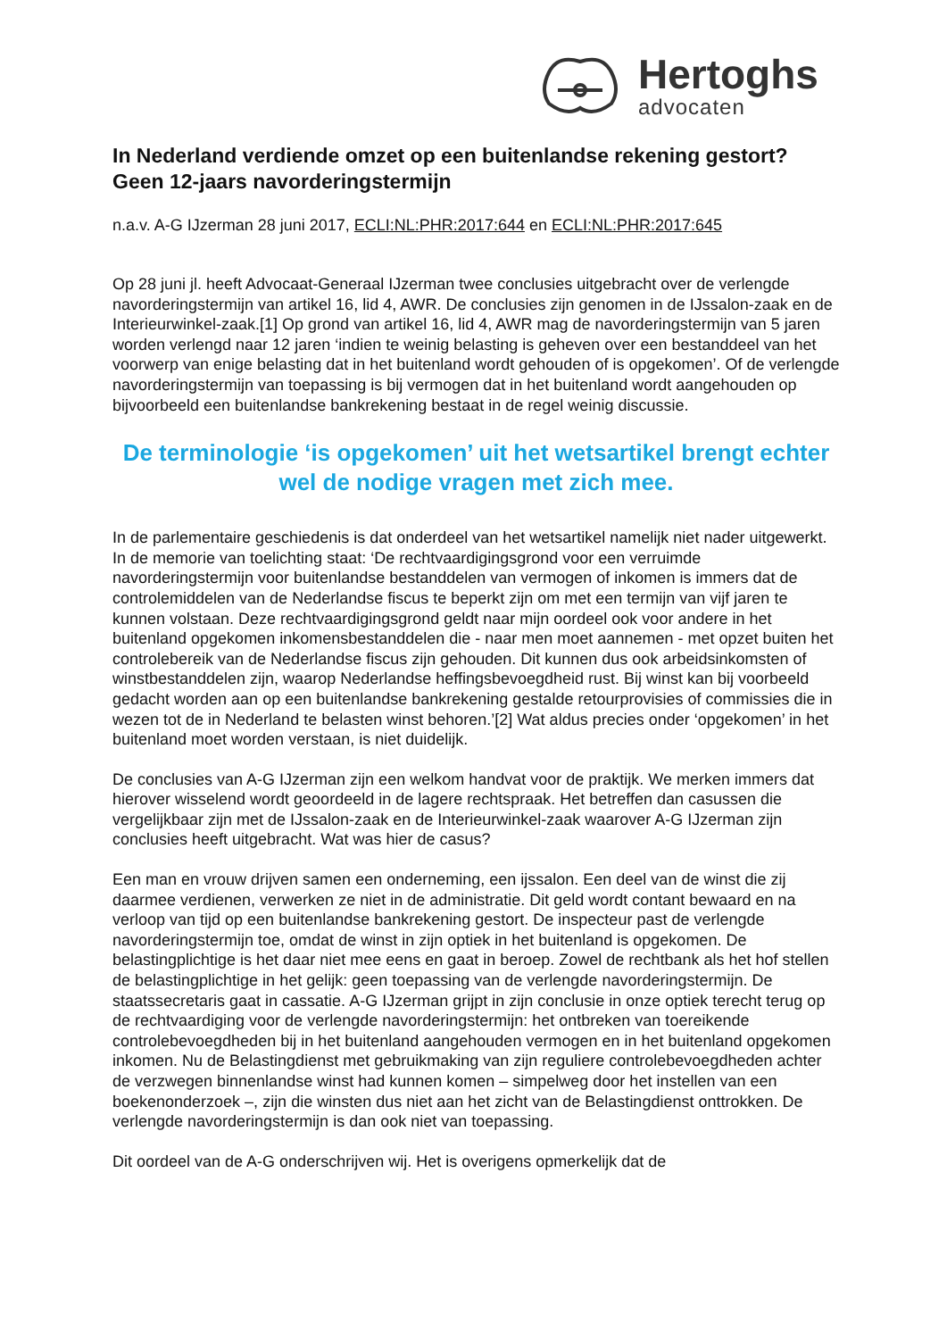Hertoghs
advocaten
In Nederland verdiende omzet op een buitenlandse rekening gestort? Geen 12-jaars navorderingstermijn
n.a.v. A-G IJzerman 28 juni 2017, ECLI:NL:PHR:2017:644 en ECLI:NL:PHR:2017:645
Op 28 juni jl. heeft Advocaat-Generaal IJzerman twee conclusies uitgebracht over de verlengde navorderingstermijn van artikel 16, lid 4, AWR. De conclusies zijn genomen in de IJssalon-zaak en de Interieurwinkel-zaak.[1] Op grond van artikel 16, lid 4, AWR mag de navorderingstermijn van 5 jaren worden verlengd naar 12 jaren ‘indien te weinig belasting is geheven over een bestanddeel van het voorwerp van enige belasting dat in het buitenland wordt gehouden of is opgekomen’. Of de verlengde navorderingstermijn van toepassing is bij vermogen dat in het buitenland wordt aangehouden op bijvoorbeeld een buitenlandse bankrekening bestaat in de regel weinig discussie.
De terminologie ‘is opgekomen’ uit het wetsartikel brengt echter wel de nodige vragen met zich mee.
In de parlementaire geschiedenis is dat onderdeel van het wetsartikel namelijk niet nader uitgewerkt. In de memorie van toelichting staat: ‘De rechtvaardigingsgrond voor een verruimde navorderingstermijn voor buitenlandse bestanddelen van vermogen of inkomen is immers dat de controlemiddelen van de Nederlandse fiscus te beperkt zijn om met een termijn van vijf jaren te kunnen volstaan. Deze rechtvaardigingsgrond geldt naar mijn oordeel ook voor andere in het buitenland opgekomen inkomensbestanddelen die - naar men moet aannemen - met opzet buiten het controlebereik van de Nederlandse fiscus zijn gehouden. Dit kunnen dus ook arbeidsinkomsten of winstbestanddelen zijn, waarop Nederlandse heffingsbevoegdheid rust. Bij winst kan bij voorbeeld gedacht worden aan op een buitenlandse bankrekening gestalde retourprovisies of commissies die in wezen tot de in Nederland te belasten winst behoren.’[2] Wat aldus precies onder ‘opgekomen’ in het buitenland moet worden verstaan, is niet duidelijk.
De conclusies van A-G IJzerman zijn een welkom handvat voor de praktijk. We merken immers dat hierover wisselend wordt geoordeeld in de lagere rechtspraak. Het betreffen dan casussen die vergelijkbaar zijn met de IJssalon-zaak en de Interieurwinkel-zaak waarover A-G IJzerman zijn conclusies heeft uitgebracht. Wat was hier de casus?
Een man en vrouw drijven samen een onderneming, een ijssalon. Een deel van de winst die zij daarmee verdienen, verwerken ze niet in de administratie. Dit geld wordt contant bewaard en na verloop van tijd op een buitenlandse bankrekening gestort. De inspecteur past de verlengde navorderingstermijn toe, omdat de winst in zijn optiek in het buitenland is opgekomen. De belastingplichtige is het daar niet mee eens en gaat in beroep. Zowel de rechtbank als het hof stellen de belastingplichtige in het gelijk: geen toepassing van de verlengde navorderingstermijn. De staatssecretaris gaat in cassatie. A-G IJzerman grijpt in zijn conclusie in onze optiek terecht terug op de rechtvaardiging voor de verlengde navorderingstermijn: het ontbreken van toereikende controlebevoegdheden bij in het buitenland aangehouden vermogen en in het buitenland opgekomen inkomen. Nu de Belastingdienst met gebruikmaking van zijn reguliere controlebevoegdheden achter de verzwegen binnenlandse winst had kunnen komen – simpelweg door het instellen van een boekenonderzoek –, zijn die winsten dus niet aan het zicht van de Belastingdienst onttrokken. De verlengde navorderingstermijn is dan ook niet van toepassing.
Dit oordeel van de A-G onderschrijven wij. Het is overigens opmerkelijk dat de